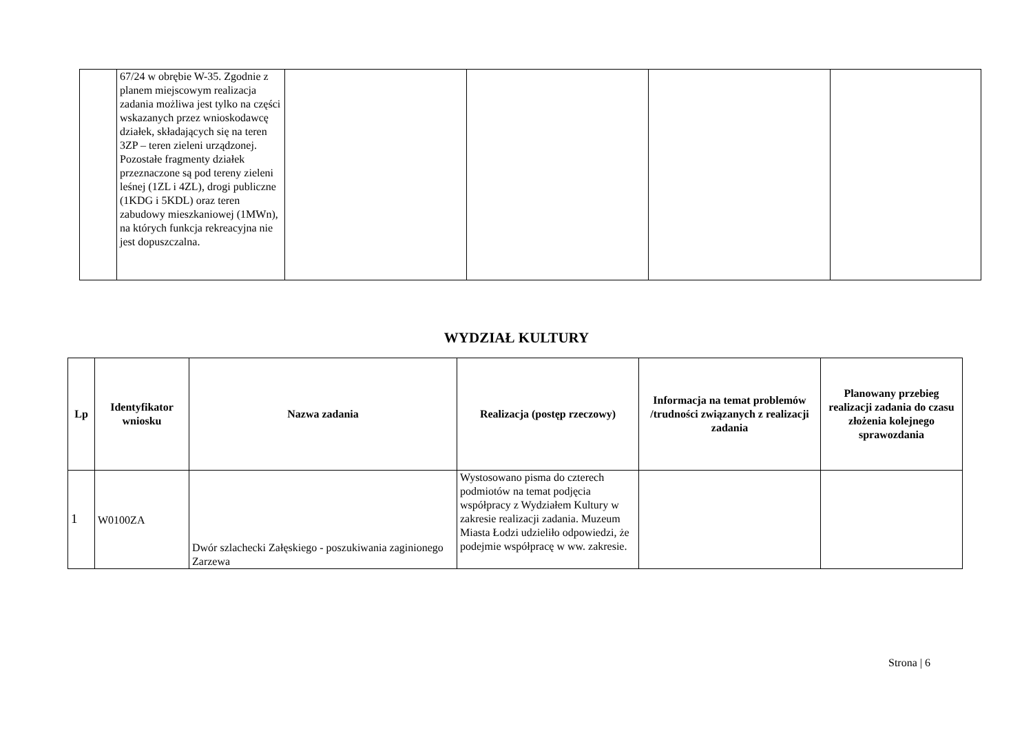| | 67/24 w obrębie W-35. Zgodnie z planem miejscowym realizacja zadania możliwa jest tylko na części wskazanych przez wnioskodawcę działek, składających się na teren 3ZP – teren zieleni urządzonej. Pozostałe fragmenty działek przeznaczone są pod tereny zieleni leśnej (1ZL i 4ZL), drogi publiczne (1KDG i 5KDL) oraz teren zabudowy mieszkaniowej (1MWn), na których funkcja rekreacyjna nie jest dopuszczalna. | | | | |
WYDZIAŁ KULTURY
| Lp | Identyfikator wniosku | Nazwa zadania | Realizacja (postęp rzeczowy) | Informacja na temat problemów /trudności związanych z realizacji zadania | Planowany przebieg realizacji zadania do czasu złożenia kolejnego sprawozdania |
| --- | --- | --- | --- | --- | --- |
| 1 | W0100ZA | Dwór szlachecki Załęskiego - poszukiwania zaginionego Zarzewa | Wystosowano pisma do czterech podmiotów na temat podjęcia współpracy z Wydziałem Kultury w zakresie realizacji zadania. Muzeum Miasta Łodzi udzieliło odpowiedzi, że podejmie współpracę w ww. zakresie. | | |
Strona | 6